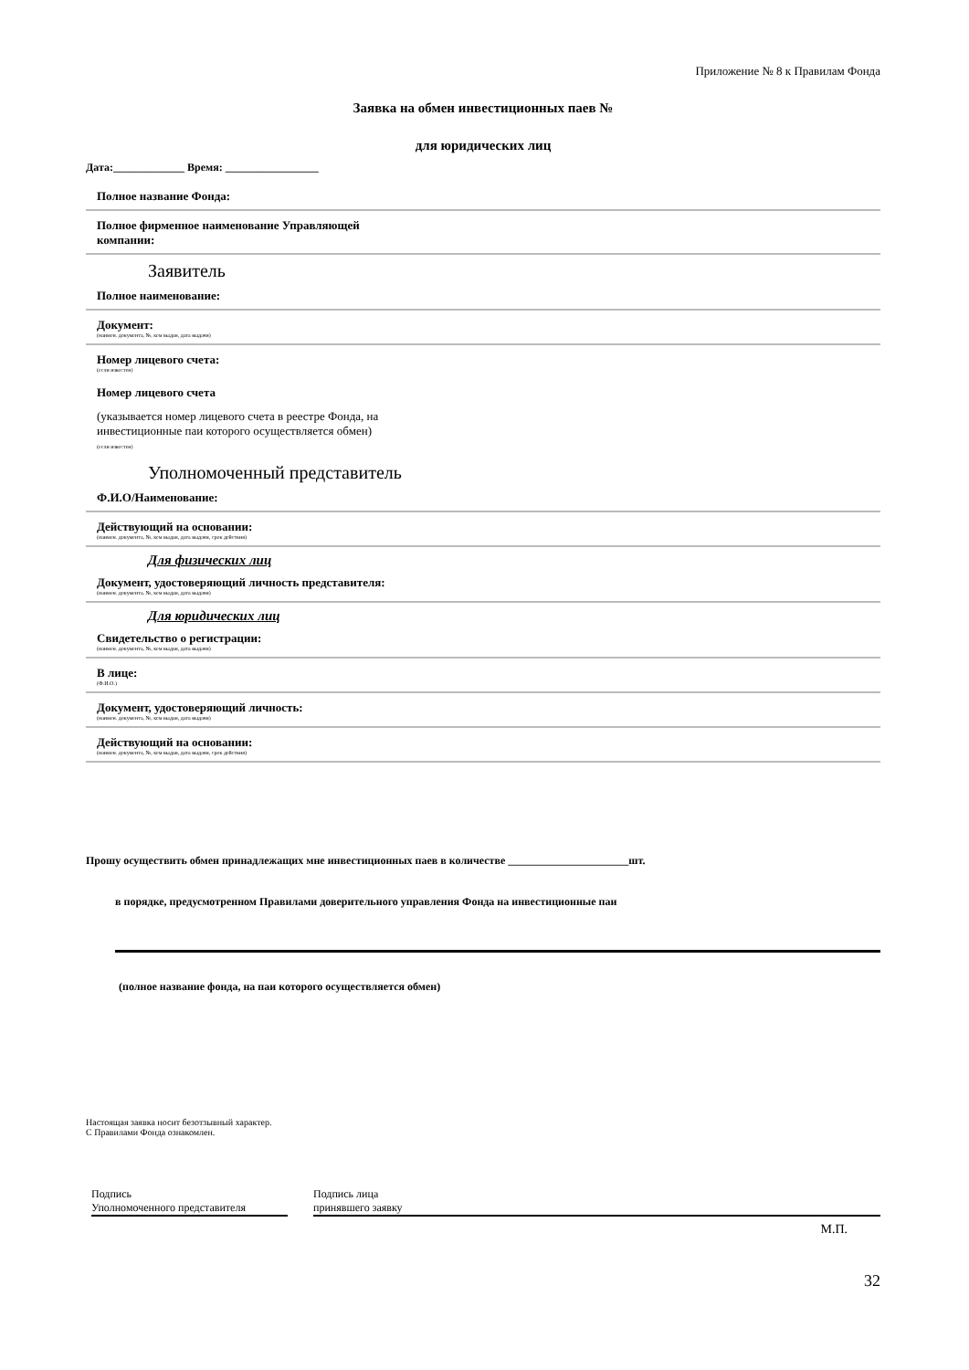Приложение № 8 к Правилам Фонда
Заявка на обмен инвестиционных паев №
для юридических лиц
Дата:_____________ Время: _________________
Полное название Фонда:
Полное фирменное наименование Управляющей компании:
Заявитель
Полное наименование:
Документ:
(наимен. документа, №, кем выдан, дата выдачи)
Номер лицевого счета:
(если известен)
Номер лицевого счета
(указывается номер лицевого счета в реестре Фонда, на инвестиционные паи которого осуществляется обмен)
(если известен)
Уполномоченный представитель
Ф.И.О/Наименование:
Действующий на основании:
(наимен. документа, №, кем выдан, дата выдачи, срок действия)
Для физических лиц
Документ, удостоверяющий личность представителя:
(наимен. документа, №, кем выдан, дата выдачи)
Для юридических лиц
Свидетельство о регистрации:
(наимен. документа, №, кем выдан, дата выдачи)
В лице:
(Ф.И.О.)
Документ, удостоверяющий личность:
(наимен. документа, №, кем выдан, дата выдачи)
Действующий на основании:
(наимен. документа, №, кем выдан, дата выдачи, срок действия)
Прошу осуществить обмен принадлежащих мне инвестиционных паев в количестве ______________________шт.
в порядке, предусмотренном Правилами доверительного управления Фонда на инвестиционные паи
(полное название фонда, на паи которого осуществляется обмен)
Настоящая заявка носит безотзывный характер.
С Правилами Фонда ознакомлен.
Подпись
Уполномоченного представителя
Подпись лица
принявшего заявку
М.П.
32